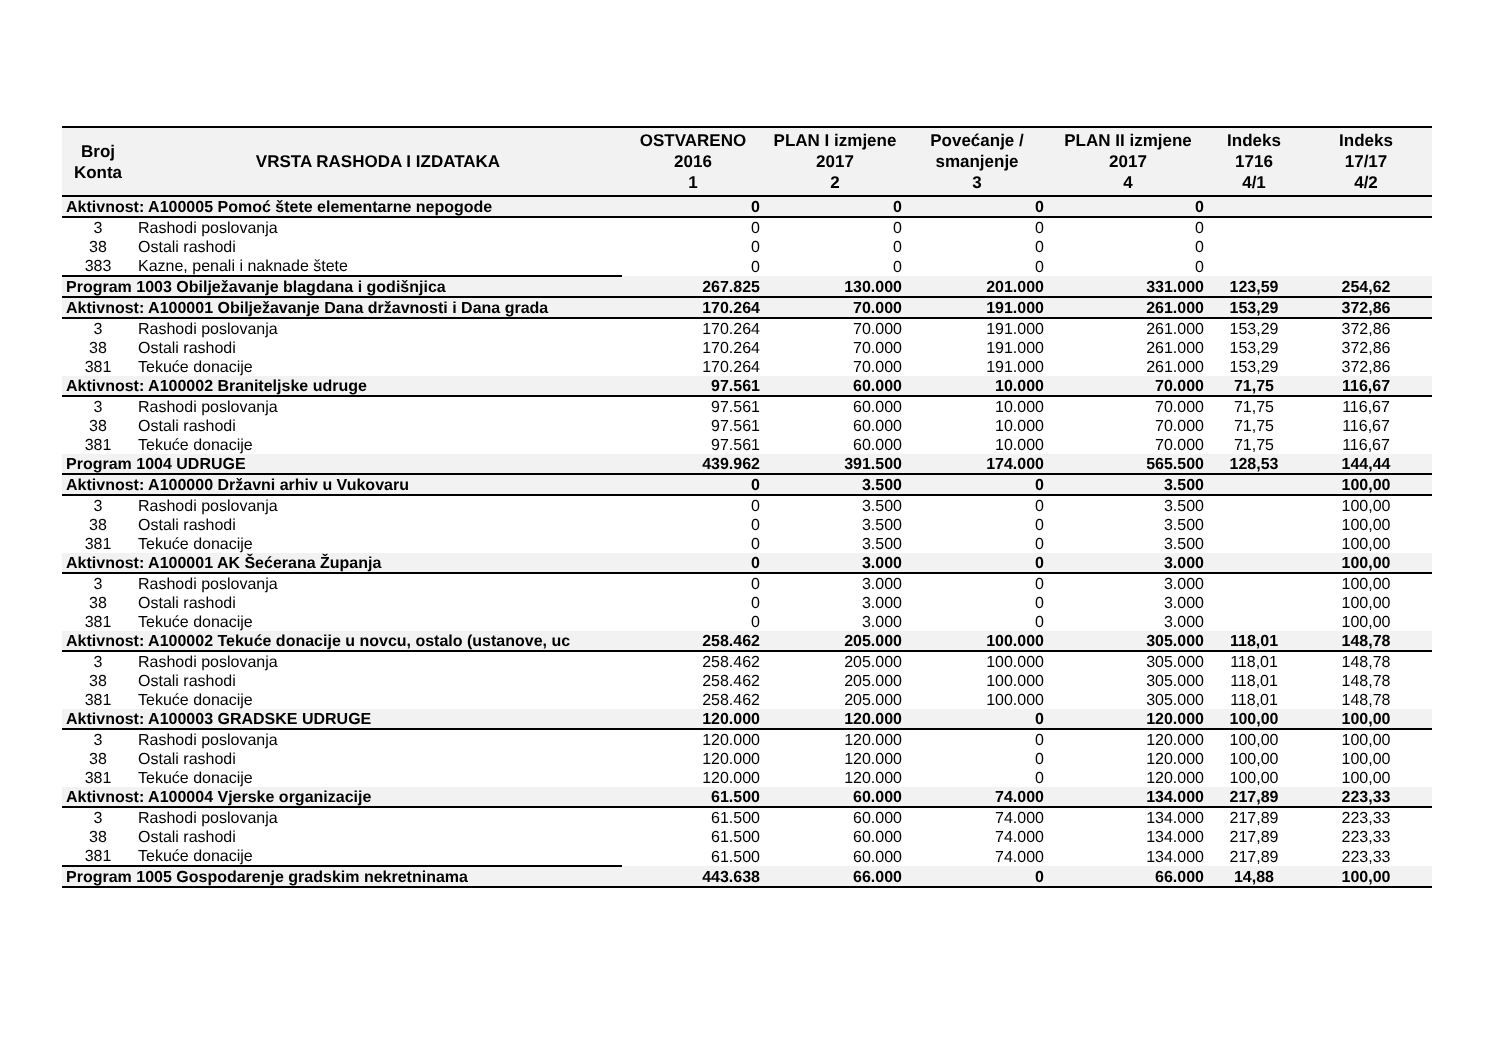| Broj Konta | VRSTA RASHODA I IZDATAKA | OSTVARENO 2016 1 | PLAN I izmjene 2017 2 | Povećanje / smanjenje 3 | PLAN II izmjene 2017 4 | Indeks 1716 4/1 | Indeks 17/17 4/2 |
| --- | --- | --- | --- | --- | --- | --- | --- |
| Aktivnost: A100005 Pomoć štete elementarne nepogode | | 0 | 0 | 0 | 0 | | |
| 3 | Rashodi poslovanja | 0 | 0 | 0 | 0 | | |
| 38 | Ostali rashodi | 0 | 0 | 0 | 0 | | |
| 383 | Kazne, penali i naknade štete | 0 | 0 | 0 | 0 | | |
| Program 1003 Obilježavanje blagdana i godišnjica | | 267.825 | 130.000 | 201.000 | 331.000 | 123,59 | 254,62 |
| Aktivnost: A100001 Obilježavanje Dana državnosti i Dana grada | | 170.264 | 70.000 | 191.000 | 261.000 | 153,29 | 372,86 |
| 3 | Rashodi poslovanja | 170.264 | 70.000 | 191.000 | 261.000 | 153,29 | 372,86 |
| 38 | Ostali rashodi | 170.264 | 70.000 | 191.000 | 261.000 | 153,29 | 372,86 |
| 381 | Tekuće donacije | 170.264 | 70.000 | 191.000 | 261.000 | 153,29 | 372,86 |
| Aktivnost: A100002 Braniteljske udruge | | 97.561 | 60.000 | 10.000 | 70.000 | 71,75 | 116,67 |
| 3 | Rashodi poslovanja | 97.561 | 60.000 | 10.000 | 70.000 | 71,75 | 116,67 |
| 38 | Ostali rashodi | 97.561 | 60.000 | 10.000 | 70.000 | 71,75 | 116,67 |
| 381 | Tekuće donacije | 97.561 | 60.000 | 10.000 | 70.000 | 71,75 | 116,67 |
| Program 1004 UDRUGE | | 439.962 | 391.500 | 174.000 | 565.500 | 128,53 | 144,44 |
| Aktivnost: A100000 Državni arhiv u Vukovaru | | 0 | 3.500 | 0 | 3.500 | | 100,00 |
| 3 | Rashodi poslovanja | 0 | 3.500 | 0 | 3.500 | | 100,00 |
| 38 | Ostali rashodi | 0 | 3.500 | 0 | 3.500 | | 100,00 |
| 381 | Tekuće donacije | 0 | 3.500 | 0 | 3.500 | | 100,00 |
| Aktivnost: A100001 AK Šećerana Županja | | 0 | 3.000 | 0 | 3.000 | | 100,00 |
| 3 | Rashodi poslovanja | 0 | 3.000 | 0 | 3.000 | | 100,00 |
| 38 | Ostali rashodi | 0 | 3.000 | 0 | 3.000 | | 100,00 |
| 381 | Tekuće donacije | 0 | 3.000 | 0 | 3.000 | | 100,00 |
| Aktivnost: A100002 Tekuće donacije u novcu, ostalo (ustanove, uc | | 258.462 | 205.000 | 100.000 | 305.000 | 118,01 | 148,78 |
| 3 | Rashodi poslovanja | 258.462 | 205.000 | 100.000 | 305.000 | 118,01 | 148,78 |
| 38 | Ostali rashodi | 258.462 | 205.000 | 100.000 | 305.000 | 118,01 | 148,78 |
| 381 | Tekuće donacije | 258.462 | 205.000 | 100.000 | 305.000 | 118,01 | 148,78 |
| Aktivnost: A100003 GRADSKE UDRUGE | | 120.000 | 120.000 | 0 | 120.000 | 100,00 | 100,00 |
| 3 | Rashodi poslovanja | 120.000 | 120.000 | 0 | 120.000 | 100,00 | 100,00 |
| 38 | Ostali rashodi | 120.000 | 120.000 | 0 | 120.000 | 100,00 | 100,00 |
| 381 | Tekuće donacije | 120.000 | 120.000 | 0 | 120.000 | 100,00 | 100,00 |
| Aktivnost: A100004 Vjerske organizacije | | 61.500 | 60.000 | 74.000 | 134.000 | 217,89 | 223,33 |
| 3 | Rashodi poslovanja | 61.500 | 60.000 | 74.000 | 134.000 | 217,89 | 223,33 |
| 38 | Ostali rashodi | 61.500 | 60.000 | 74.000 | 134.000 | 217,89 | 223,33 |
| 381 | Tekuće donacije | 61.500 | 60.000 | 74.000 | 134.000 | 217,89 | 223,33 |
| Program 1005 Gospodarenje gradskim nekretninama | | 443.638 | 66.000 | 0 | 66.000 | 14,88 | 100,00 |